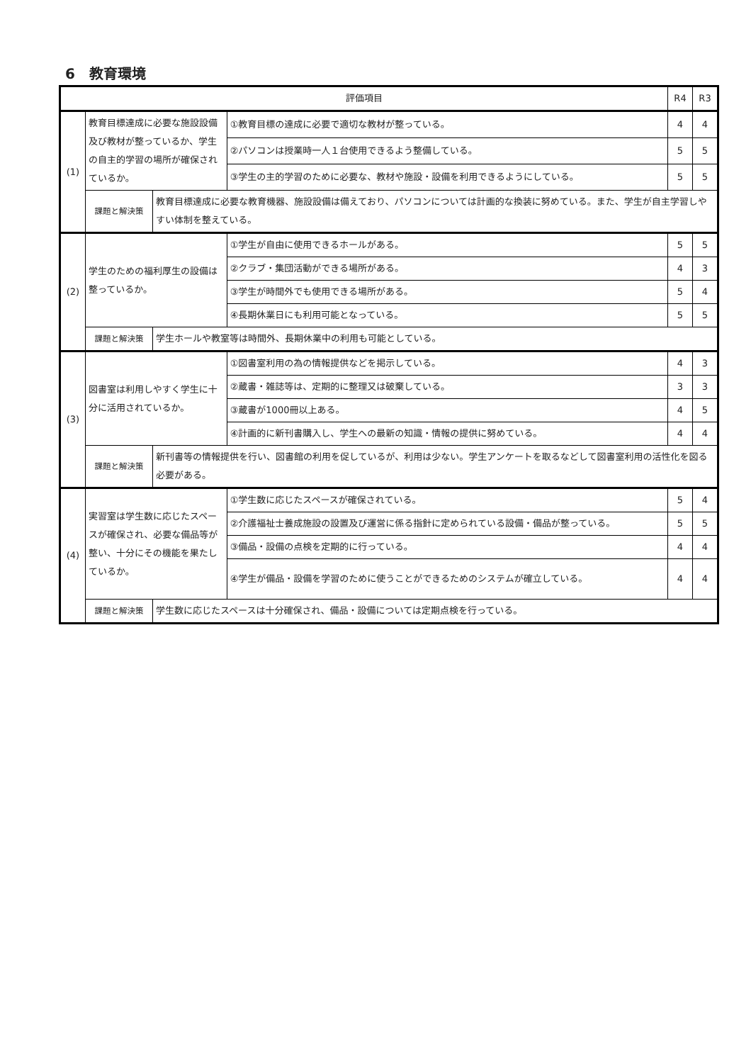6　教育環境
| 評価項目 | | | | R4 | R3 |
| --- | --- | --- | --- | --- | --- |
| (1) | 教育目標達成に必要な施設設備及び教材が整っているか、学生の自主的学習の場所が確保されているか。 | | ①教育目標の達成に必要で適切な教材が整っている。 | 4 | 4 |
| | | | ②パソコンは授業時一人１台使用できるよう整備している。 | 5 | 5 |
| | | | ③学生の主的学習のために必要な、教材や施設・設備を利用できるようにしている。 | 5 | 5 |
| | 課題と解決策 | 教育目標達成に必要な教育機器、施設設備は備えており、パソコンについては計画的な換装に努めている。また、学生が自主学習しやすい体制を整えている。 | | | |
| (2) | 学生のための福利厚生の設備は整っているか。 | | ①学生が自由に使用できるホールがある。 | 5 | 5 |
| | | | ②クラブ・集団活動ができる場所がある。 | 4 | 3 |
| | | | ③学生が時間外でも使用できる場所がある。 | 5 | 4 |
| | | | ④長期休業日にも利用可能となっている。 | 5 | 5 |
| | 課題と解決策 | 学生ホールや教室等は時間外、長期休業中の利用も可能としている。 | | | |
| (3) | 図書室は利用しやすく学生に十分に活用されているか。 | | ①図書室利用の為の情報提供などを掲示している。 | 4 | 3 |
| | | | ②蔵書・雑誌等は、定期的に整理又は破棄している。 | 3 | 3 |
| | | | ③蔵書が1000冊以上ある。 | 4 | 5 |
| | | | ④計画的に新刊書購入し、学生への最新の知識・情報の提供に努めている。 | 4 | 4 |
| | 課題と解決策 | 新刊書等の情報提供を行い、図書館の利用を促しているが、利用は少ない。学生アンケートを取るなどして図書室利用の活性化を図る必要がある。 | | | |
| (4) | 実習室は学生数に応じたスペースが確保され、必要な備品等が整い、十分にその機能を果たしているか。 | | ①学生数に応じたスペースが確保されている。 | 5 | 4 |
| | | | ②介護福祉士養成施設の設置及び運営に係る指針に定められている設備・備品が整っている。 | 5 | 5 |
| | | | ③備品・設備の点検を定期的に行っている。 | 4 | 4 |
| | | | ④学生が備品・設備を学習のために使うことができるためのシステムが確立している。 | 4 | 4 |
| | 課題と解決策 | 学生数に応じたスペースは十分確保され、備品・設備については定期点検を行っている。 | | | |